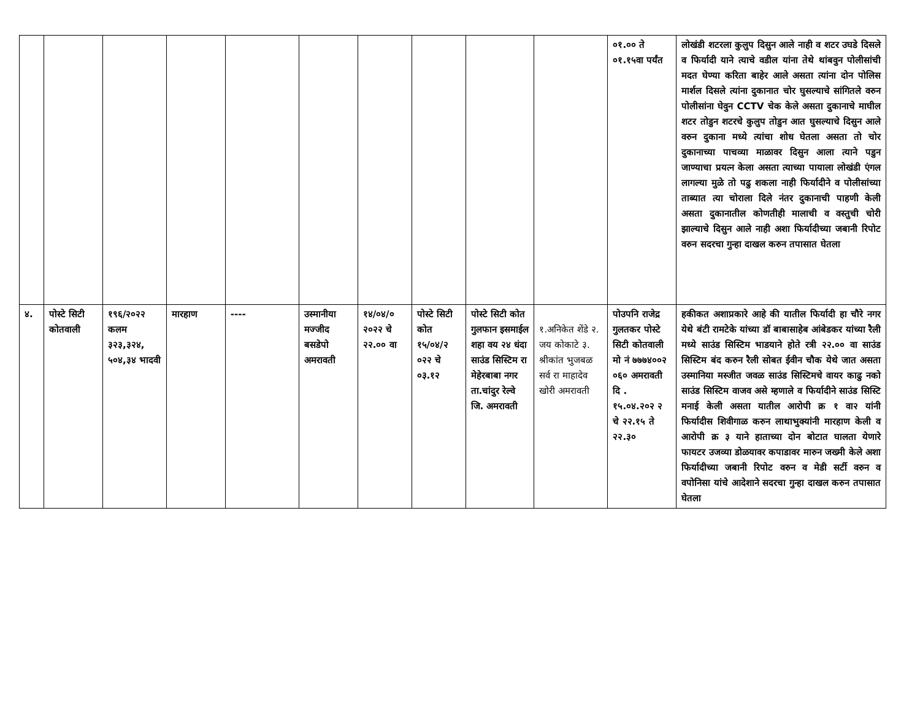| | | | | | | | | | | ०१.०० ते ०१.१५वा पर्यंत | लोखंडी शटरला कुलुप दिसुन आले नाही व शटर उघडे दिसले व फिर्यादी याने त्याचे वडील यांना तेथे थांबवुन पोलीसांची मदत घेण्या करिता बाहेर आले असता त्यांना दोन पोलिस मार्शल दिसले त्यांना दुकानात चोर घुसल्याचे सांगितले वरुन पोलीसांना घेवुन CCTV चेक केले असता दुकानाचे माघील शटर तोडुन शटरचे कुलुप तोडुन आत घुसल्याचे दिसुन आले वरुन दुकाना मध्ये त्यांचा शोध घेतला असता तो चोर दुकानाच्या पाचव्या माळावर दिसुन आला त्याने पडुन जाण्याचा प्रयत्न केला असता त्याच्या पायाला लोखंडी एंगल लागल्या मुळे तो पढु शकला नाही फिर्यादीने व पोलीसांच्या ताब्यात त्या चोराला दिले नंतर दुकानाची पाहणी केली असता दुकानातील कोणतीही मालाची व वस्तुची चोरी झाल्याचे दिसुन आले नाही अशा फिर्यादीच्या जबानी रिपोट वरुन सदरचा गुन्हा दाखल करुन तपासात घेतला |
| ४. | पोस्टे सिटी कोतवाली | १९६/२०२२ कलम ३२३,३२४, ५०४,३४ भादवी | मारहाण | ---- | उस्मानीया मज्जीद बसडेपो अमरावती | १४/०४/० २०२२ चे २२.०० वा | पोस्टे सिटी कोत १५/०४/२ ०२२ चे ०३.१२ | पोस्टे सिटी कोत गुलफान इसमाईल शहा वय २४ धंदा साउंड सिस्टिम रा मेहेरबाबा नगर ता.चांदुर रेल्वे जि. अमरावती | १.अनिकेत शेंडे २. जय कोकाटे ३. श्रीकांत भुजबळ सर्व रा माहादेव खोरी अमरावती | पोउपनि राजेद्र गुलतकर पोस्टे सिटी कोतवाली मो नं ७७७४००२ ०६० अमरावती दि . १५.०४.२०२ २ चे २२.१५ ते २२.३० | हकीकत अशाप्रकारे आहे की यातील फिर्यादी हा चौरे नगर येथे बंटी रामटेके यांच्या डॉ बाबासाहेब आंबेडकर यांच्या रैली मध्ये साउंड सिस्टिम भाडयाने होते रत्री २२.०० वा साउंड सिस्टिम बंद करुन रैली सोबत ईवीन चौक येथे जात असता उस्मानिया मस्जीत जवळ साउंड सिस्टिमचे वायर काढु नको साउंड सिस्टिम वाजव असे म्हणाले व फिर्यादीने साउंड सिस्टि मनाई केली असता यातील आरोपी क्र १ वा२ यांनी फिर्यादीस शिवीगाळ करुन लाथाभुक्यांनी मारहाण केली व आरोपी क्र ३ याने हाताच्या दोन बोटात घालता येणारे फायटर उजव्या डोळयावर कपाडावर मारुन जख्मी केले अशा फिर्यादीच्या जबानी रिपोट वरुन व मेडी सर्टी वरुन व वपोनिसा यांचे आदेशाने सदरचा गुन्हा दाखल करुन तपासात घेतला |